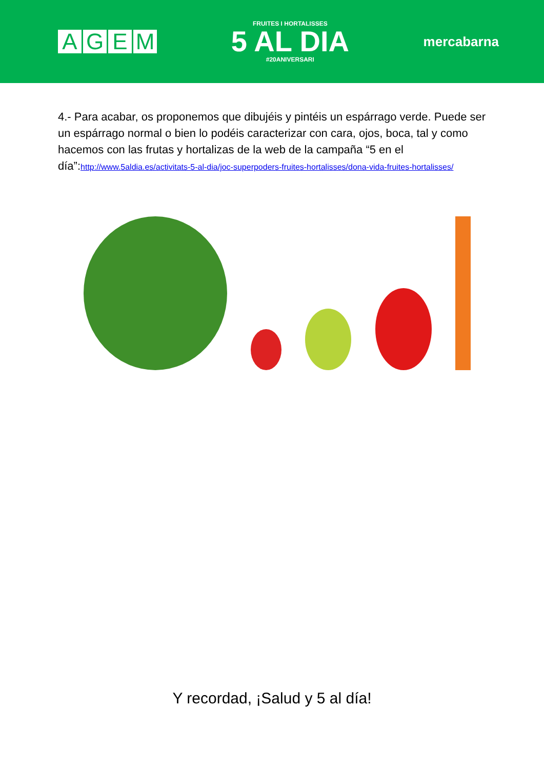AGEM
FRUITES I HORTALISSES
5 AL DIA
#20ANIVERSARI
mercabarna
4.- Para acabar, os proponemos que dibujéis y pintéis un espárrago verde. Puede ser un espárrago normal o bien lo podéis caracterizar con cara, ojos, boca, tal y como hacemos con las frutas y hortalizas de la web de la campaña “5 en el día”:http://www.5aldia.es/activitats-5-al-dia/joc-superpoders-fruites-hortalisses/dona-vida-fruites-hortalisses/
Y recordad, ¡Salud y 5 al día!